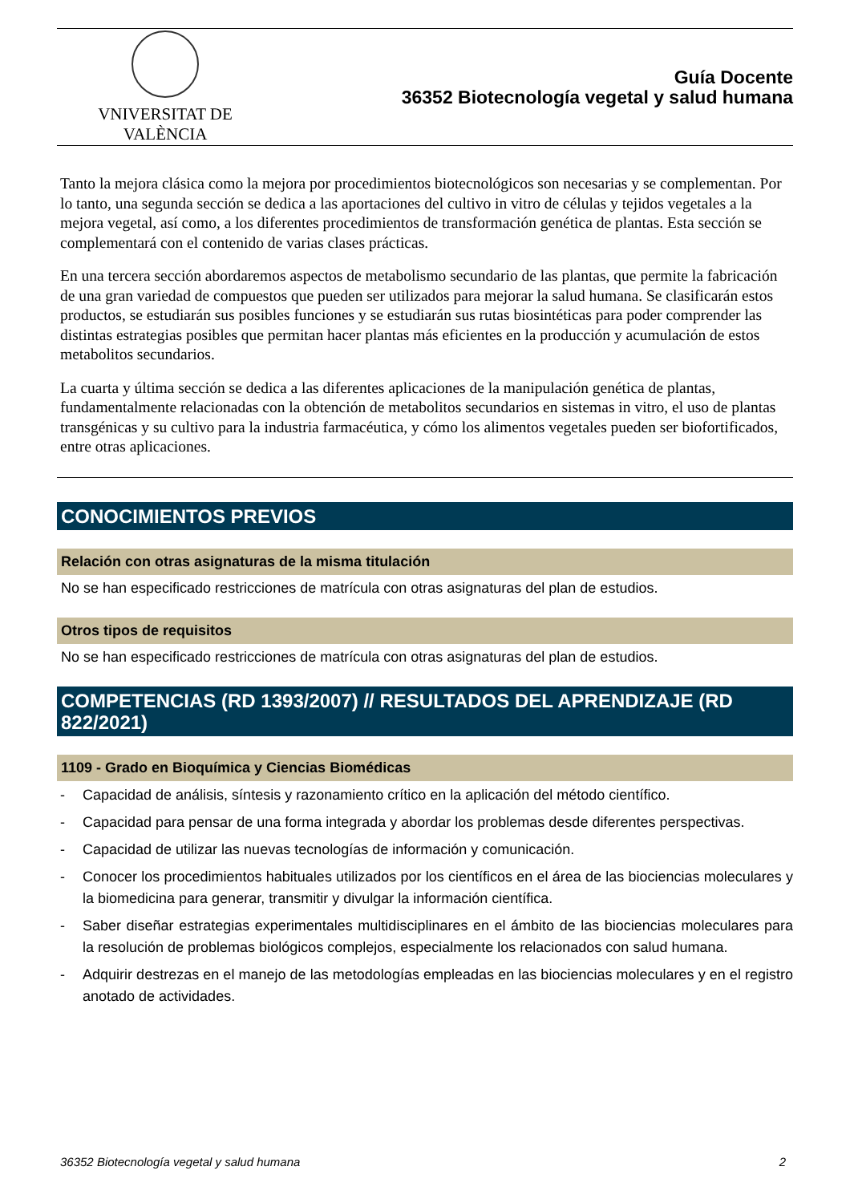VNIVERSITAT DE VALÈNCIA
Guía Docente
36352 Biotecnología vegetal y salud humana
Tanto la mejora clásica como la mejora por procedimientos biotecnológicos son necesarias y se complementan. Por lo tanto, una segunda sección se dedica a las aportaciones del cultivo in vitro de células y tejidos vegetales a la mejora vegetal, así como, a los diferentes procedimientos de transformación genética de plantas. Esta sección se complementará con el contenido de varias clases prácticas.
En una tercera sección abordaremos aspectos de metabolismo secundario de las plantas, que permite la fabricación de una gran variedad de compuestos que pueden ser utilizados para mejorar la salud humana. Se clasificarán estos productos, se estudiarán sus posibles funciones y se estudiarán sus rutas biosintéticas para poder comprender las distintas estrategias posibles que permitan hacer plantas más eficientes en la producción y acumulación de estos metabolitos secundarios.
La cuarta y última sección se dedica a las diferentes aplicaciones de la manipulación genética de plantas, fundamentalmente relacionadas con la obtención de metabolitos secundarios en sistemas in vitro, el uso de plantas transgénicas y su cultivo para la industria farmacéutica, y cómo los alimentos vegetales pueden ser biofortificados, entre otras aplicaciones.
CONOCIMIENTOS PREVIOS
Relación con otras asignaturas de la misma titulación
No se han especificado restricciones de matrícula con otras asignaturas del plan de estudios.
Otros tipos de requisitos
No se han especificado restricciones de matrícula con otras asignaturas del plan de estudios.
COMPETENCIAS (RD 1393/2007) // RESULTADOS DEL APRENDIZAJE (RD 822/2021)
1109 - Grado en Bioquímica y Ciencias Biomédicas
- Capacidad de análisis, síntesis y razonamiento crítico en la aplicación del método científico.
- Capacidad para pensar de una forma integrada y abordar los problemas desde diferentes perspectivas.
- Capacidad de utilizar las nuevas tecnologías de información y comunicación.
- Conocer los procedimientos habituales utilizados por los científicos en el área de las biociencias moleculares y la biomedicina para generar, transmitir y divulgar la información científica.
- Saber diseñar estrategias experimentales multidisciplinares en el ámbito de las biociencias moleculares para la resolución de problemas biológicos complejos, especialmente los relacionados con salud humana.
- Adquirir destrezas en el manejo de las metodologías empleadas en las biociencias moleculares y en el registro anotado de actividades.
36352 Biotecnología vegetal y salud humana 2